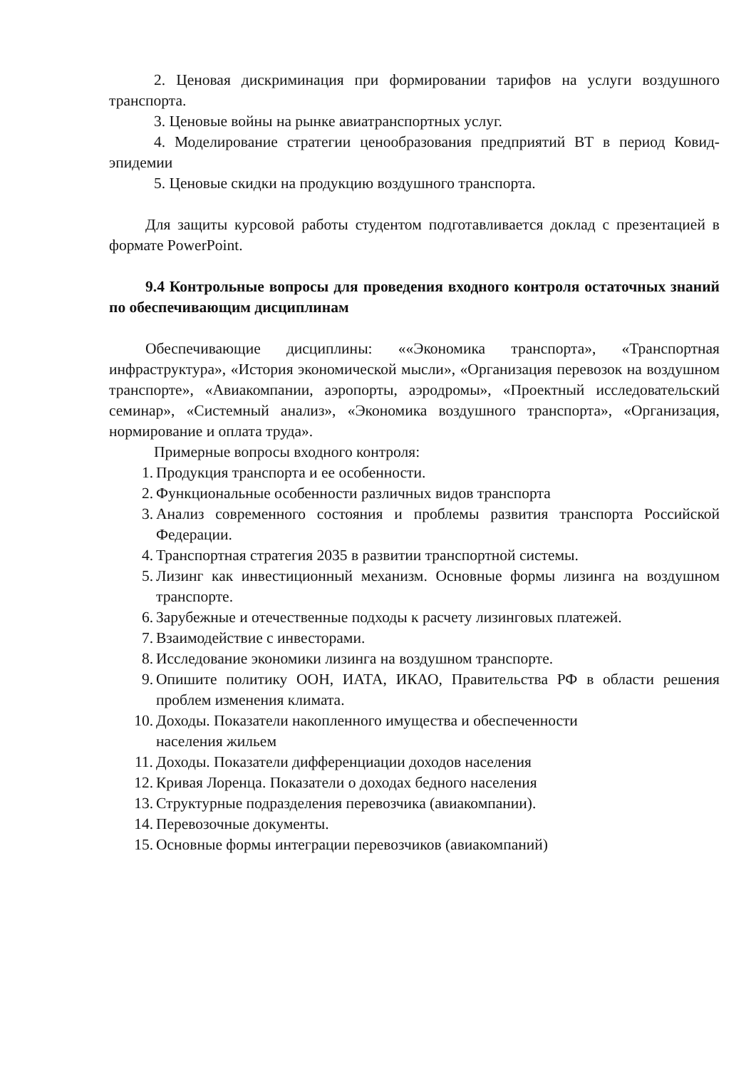2. Ценовая дискриминация при формировании тарифов на услуги воздушного транспорта.
3. Ценовые войны на рынке авиатранспортных услуг.
4. Моделирование стратегии ценообразования предприятий ВТ в период Ковид-эпидемии
5. Ценовые скидки на продукцию воздушного транспорта.
Для защиты курсовой работы студентом подготавливается доклад с презентацией в формате PowerPoint.
9.4 Контрольные вопросы для проведения входного контроля остаточных знаний по обеспечивающим дисциплинам
Обеспечивающие дисциплины: ««Экономика транспорта», «Транспортная инфраструктура», «История экономической мысли», «Организация перевозок на воздушном транспорте», «Авиакомпании, аэропорты, аэродромы», «Проектный исследовательский семинар», «Системный анализ», «Экономика воздушного транспорта», «Организация, нормирование и оплата труда».
Примерные вопросы входного контроля:
1. Продукция транспорта и ее особенности.
2. Функциональные особенности различных видов транспорта
3. Анализ современного состояния и проблемы развития транспорта Российской Федерации.
4. Транспортная стратегия 2035 в развитии транспортной системы.
5. Лизинг как инвестиционный механизм. Основные формы лизинга на воздушном транспорте.
6. Зарубежные и отечественные подходы к расчету лизинговых платежей.
7. Взаимодействие с инвесторами.
8. Исследование экономики лизинга на воздушном транспорте.
9. Опишите политику ООН, ИАТА, ИКАО, Правительства РФ в области решения проблем изменения климата.
10. Доходы. Показатели накопленного имущества и обеспеченности
населения жильем
11. Доходы. Показатели дифференциации доходов населения
12. Кривая Лоренца. Показатели о доходах бедного населения
13. Структурные подразделения перевозчика (авиакомпании).
14. Перевозочные документы.
15. Основные формы интеграции перевозчиков (авиакомпаний)